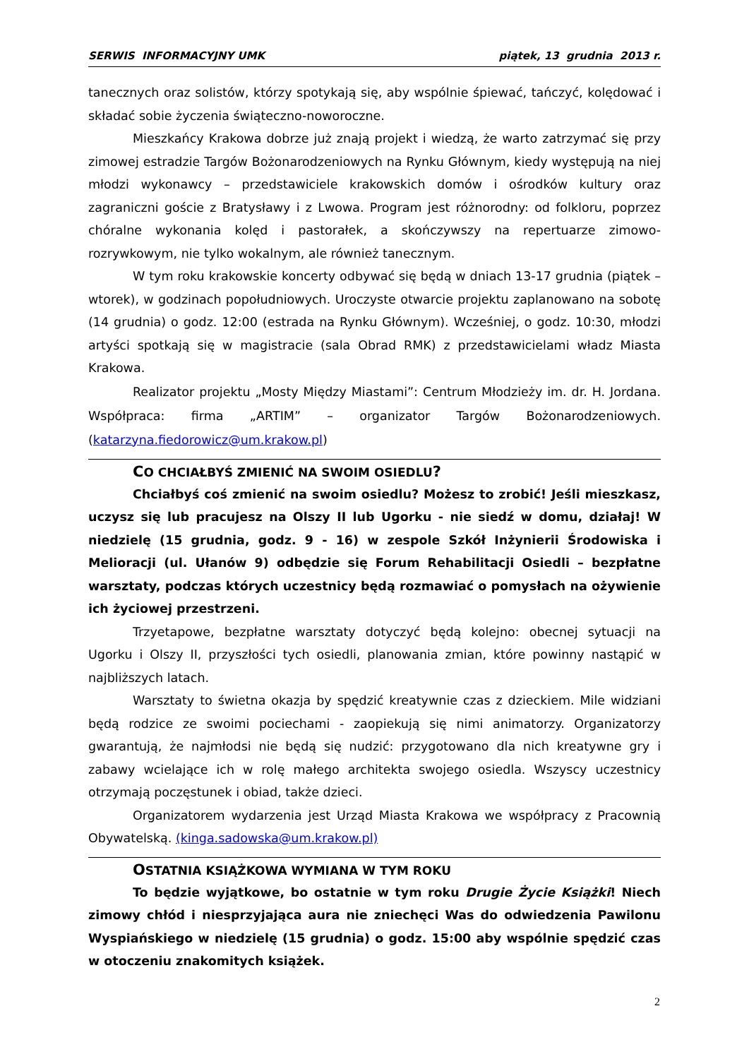SERWIS INFORMACYJNY UMK piątek, 13 grudnia 2013 r.
tanecznych oraz solistów, którzy spotykają się, aby wspólnie śpiewać, tańczyć, kolędować i składać sobie życzenia świąteczno-noworoczne.
Mieszkańcy Krakowa dobrze już znają projekt i wiedzą, że warto zatrzymać się przy zimowej estradzie Targów Bożonarodzeniowych na Rynku Głównym, kiedy występują na niej młodzi wykonawcy – przedstawiciele krakowskich domów i ośrodków kultury oraz zagraniczni goście z Bratysławy i z Lwowa. Program jest różnorodny: od folkloru, poprzez chóralne wykonania kolęd i pastorałek, a skończywszy na repertuarze zimowo-rozrywkowym, nie tylko wokalnym, ale również tanecznym.
W tym roku krakowskie koncerty odbywać się będą w dniach 13-17 grudnia (piątek – wtorek), w godzinach popołudniowych. Uroczyste otwarcie projektu zaplanowano na sobotę (14 grudnia) o godz. 12:00 (estrada na Rynku Głównym). Wcześniej, o godz. 10:30, młodzi artyści spotkają się w magistracie (sala Obrad RMK) z przedstawicielami władz Miasta Krakowa.
Realizator projektu „Mosty Między Miastami”: Centrum Młodzieży im. dr. H. Jordana. Współpraca: firma „ARTIM” – organizator Targów Bożonarodzeniowych. (katarzyna.fiedorowicz@um.krakow.pl)
CO CHCIAŁBYŚ ZMIENIĆ NA SWOIM OSIEDLU?
Chciałbyś coś zmienić na swoim osiedlu? Możesz to zrobić! Jeśli mieszkasz, uczysz się lub pracujesz na Olszy II lub Ugorku - nie siedź w domu, działaj! W niedzielę (15 grudnia, godz. 9 - 16) w zespole Szkół Inżynierii Środowiska i Melioracji (ul. Ułanów 9) odbędzie się Forum Rehabilitacji Osiedli – bezpłatne warsztaty, podczas których uczestnicy będą rozmawiać o pomysłach na ożywienie ich życiowej przestrzeni.
Trzyetapowe, bezpłatne warsztaty dotyczyć będą kolejno: obecnej sytuacji na Ugorku i Olszy II, przyszłości tych osiedli, planowania zmian, które powinny nastąpić w najbliższych latach.
Warsztaty to świetna okazja by spędzić kreatywnie czas z dzieckiem. Mile widziani będą rodzice ze swoimi pociechami - zaopiekują się nimi animatorzy. Organizatorzy gwarantują, że najmłodsi nie będą się nudzić: przygotowano dla nich kreatywne gry i zabawy wcielające ich w rolę małego architekta swojego osiedla. Wszyscy uczestnicy otrzymają poczęstunek i obiad, także dzieci.
Organizatorem wydarzenia jest Urząd Miasta Krakowa we współpracy z Pracownią Obywatelską. (kinga.sadowska@um.krakow.pl)
OSTATNIA KSIĄŻKOWA WYMIANA W TYM ROKU
To będzie wyjątkowe, bo ostatnie w tym roku Drugie Życie Książki! Niech zimowy chłód i niesprzyjająca aura nie zniechęci Was do odwiedzenia Pawilonu Wyspiańskiego w niedzielę (15 grudnia) o godz. 15:00 aby wspólnie spędzić czas w otoczeniu znakomitych książek.
2